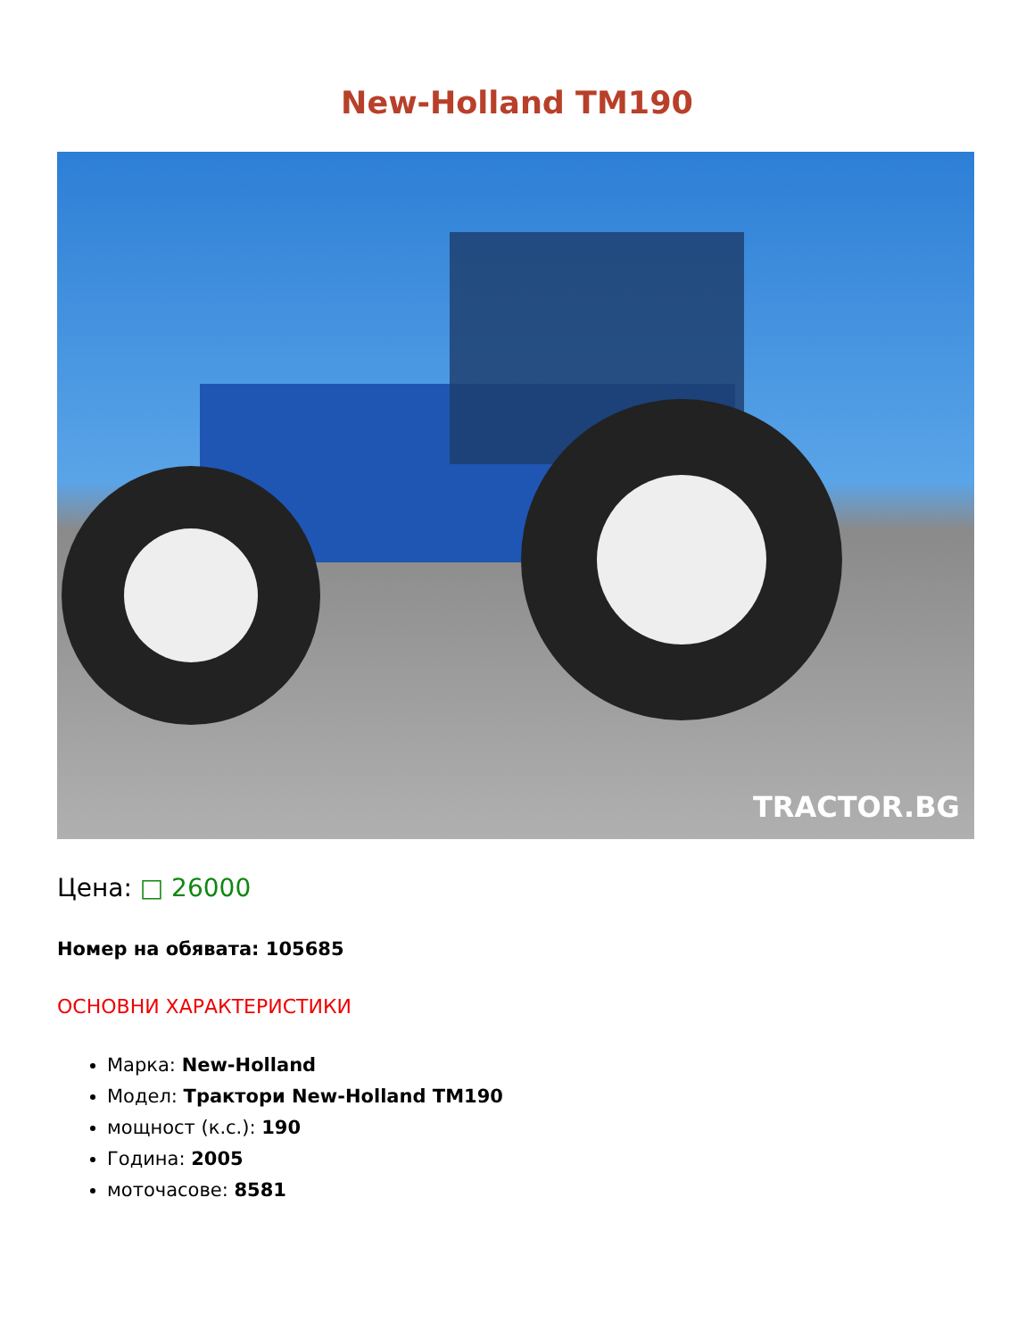New-Holland TM190
TRACTOR.BG
Цена: □ 26000
Номер на обявата: 105685
ОСНОВНИ ХАРАКТЕРИСТИКИ
Марка: New-Holland
Модел: Трактори New-Holland TM190
мощност (к.с.): 190
Година: 2005
моточасове: 8581